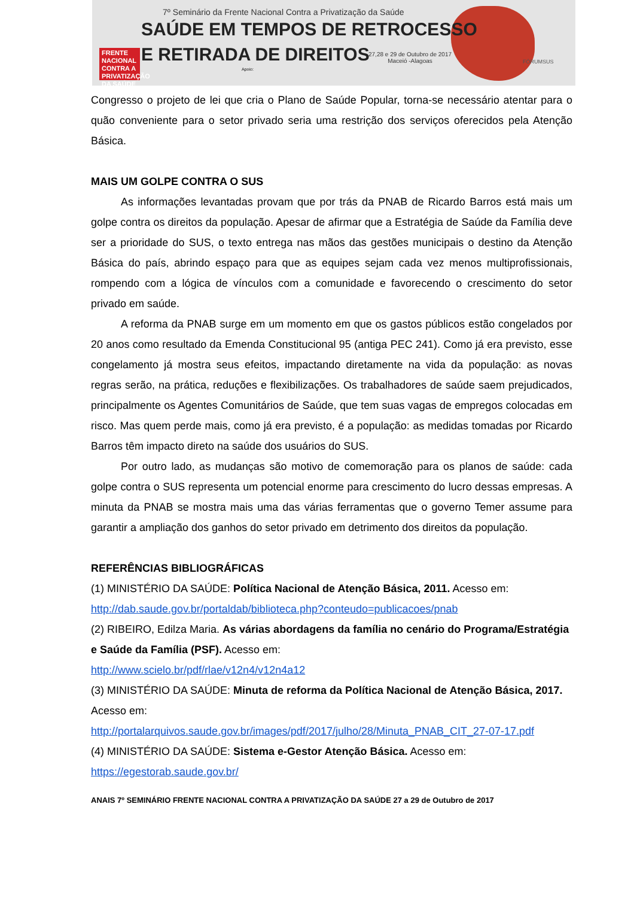7º Seminário da Frente Nacional Contra a Privatização da Saúde
SAÚDE EM TEMPOS DE RETROCESSO
E RETIRADA DE DIREITOS
FRENTE NACIONAL CONTRA A PRIVATIZAÇÃO DA SAÚDE
27,28 e 29 de Outubro de 2017
Maceió -Alagoas
Apoio:
FÓRUMSUS
Congresso o projeto de lei que cria o Plano de Saúde Popular, torna-se necessário atentar para o quão conveniente para o setor privado seria uma restrição dos serviços oferecidos pela Atenção Básica.
MAIS UM GOLPE CONTRA O SUS
As informações levantadas provam que por trás da PNAB de Ricardo Barros está mais um golpe contra os direitos da população. Apesar de afirmar que a Estratégia de Saúde da Família deve ser a prioridade do SUS, o texto entrega nas mãos das gestões municipais o destino da Atenção Básica do país, abrindo espaço para que as equipes sejam cada vez menos multiprofissionais, rompendo com a lógica de vínculos com a comunidade e favorecendo o crescimento do setor privado em saúde.
A reforma da PNAB surge em um momento em que os gastos públicos estão congelados por 20 anos como resultado da Emenda Constitucional 95 (antiga PEC 241). Como já era previsto, esse congelamento já mostra seus efeitos, impactando diretamente na vida da população: as novas regras serão, na prática, reduções e flexibilizações. Os trabalhadores de saúde saem prejudicados, principalmente os Agentes Comunitários de Saúde, que tem suas vagas de empregos colocadas em risco. Mas quem perde mais, como já era previsto, é a população: as medidas tomadas por Ricardo Barros têm impacto direto na saúde dos usuários do SUS.
Por outro lado, as mudanças são motivo de comemoração para os planos de saúde: cada golpe contra o SUS representa um potencial enorme para crescimento do lucro dessas empresas. A minuta da PNAB se mostra mais uma das várias ferramentas que o governo Temer assume para garantir a ampliação dos ganhos do setor privado em detrimento dos direitos da população.
REFERÊNCIAS BIBLIOGRÁFICAS
(1) MINISTÉRIO DA SAÚDE: Política Nacional de Atenção Básica, 2011. Acesso em:
http://dab.saude.gov.br/portaldab/biblioteca.php?conteudo=publicacoes/pnab
(2) RIBEIRO, Edilza Maria. As várias abordagens da família no cenário do Programa/Estratégia e Saúde da Família (PSF). Acesso em:
http://www.scielo.br/pdf/rlae/v12n4/v12n4a12
(3) MINISTÉRIO DA SAÚDE: Minuta de reforma da Política Nacional de Atenção Básica, 2017. Acesso em:
http://portalarquivos.saude.gov.br/images/pdf/2017/julho/28/Minuta_PNAB_CIT_27-07-17.pdf
(4) MINISTÉRIO DA SAÚDE: Sistema e-Gestor Atenção Básica. Acesso em:
https://egestorab.saude.gov.br/
ANAIS 7º SEMINÁRIO FRENTE NACIONAL CONTRA A PRIVATIZAÇÃO DA SAÚDE 27 a 29 de Outubro de 2017